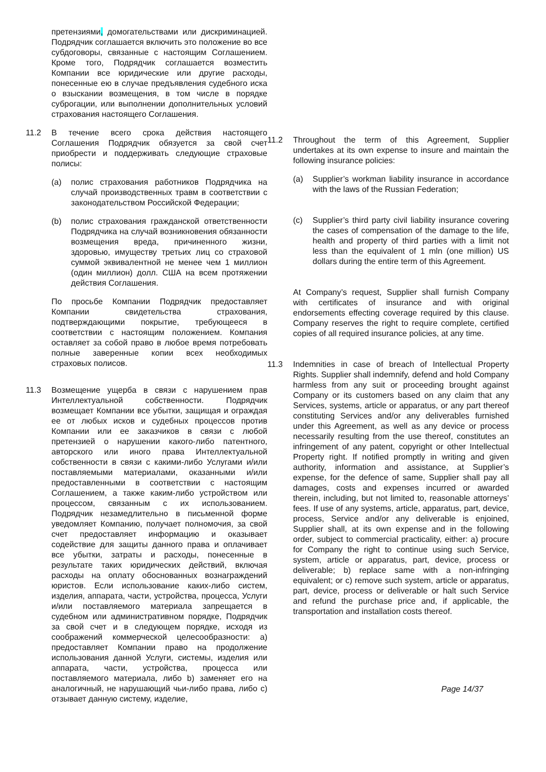претензиями, домогательствами или дискриминацией. Подрядчик соглашается включить это положение во все субдоговоры, связанные с настоящим Соглашением. Кроме того, Подрядчик соглашается возместить Компании все юридические или другие расходы, понесенные ею в случае предъявления судебного иска о взыскании возмещения, в том числе в порядке суброгации, или выполнении дополнительных условий страхования настоящего Соглашения.
11.2 В течение всего срока действия настоящего Соглашения Подрядчик обязуется за свой счет приобрести и поддерживать следующие страховые полисы:
(a) полис страхования работников Подрядчика на случай производственных травм в соответствии с законодательством Российской Федерации;
(b) полис страхования гражданской ответственности Подрядчика на случай возникновения обязанности возмещения вреда, причиненного жизни, здоровью, имуществу третьих лиц со страховой суммой эквивалентной не менее чем 1 миллион (один миллион) долл. США на всем протяжении действия Соглашения.
По просьбе Компании Подрядчик предоставляет Компании свидетельства страхования, подтверждающими покрытие, требующееся в соответствии с настоящим положением. Компания оставляет за собой право в любое время потребовать полные заверенные копии всех необходимых страховых полисов.
11.3 Возмещение ущерба в связи с нарушением прав Интеллектуальной собственности. Подрядчик возмещает Компании все убытки, защищая и ограждая ее от любых исков и судебных процессов против Компании или ее заказчиков в связи с любой претензией о нарушении какого-либо патентного, авторского или иного права Интеллектуальной собственности в связи с какими-либо Услугами и/или поставляемыми материалами, оказанными и/или предоставленными в соответствии с настоящим Соглашением, а также каким-либо устройством или процессом, связанным с их использованием. Подрядчик незамедлительно в письменной форме уведомляет Компанию, получает полномочия, за свой счет предоставляет информацию и оказывает содействие для защиты данного права и оплачивает все убытки, затраты и расходы, понесенные в результате таких юридических действий, включая расходы на оплату обоснованных вознаграждений юристов. Если использование каких-либо систем, изделия, аппарата, части, устройства, процесса, Услуги и/или поставляемого материала запрещается в судебном или административном порядке, Подрядчик за свой счет и в следующем порядке, исходя из соображений коммерческой целесообразности: a) предоставляет Компании право на продолжение использования данной Услуги, системы, изделия или аппарата, части, устройства, процесса или поставляемого материала, либо b) заменяет его на аналогичный, не нарушающий чьи-либо права, либо c) отзывает данную систему, изделие,
11.2 Throughout the term of this Agreement, Supplier undertakes at its own expense to insure and maintain the following insurance policies:
(a) Supplier’s workman liability insurance in accordance with the laws of the Russian Federation;
(c) Supplier’s third party civil liability insurance covering the cases of compensation of the damage to the life, health and property of third parties with a limit not less than the equivalent of 1 mln (one million) US dollars during the entire term of this Agreement.
At Company’s request, Supplier shall furnish Company with certificates of insurance and with original endorsements effecting coverage required by this clause. Company reserves the right to require complete, certified copies of all required insurance policies, at any time.
11.3 Indemnities in case of breach of Intellectual Property Rights. Supplier shall indemnify, defend and hold Company harmless from any suit or proceeding brought against Company or its customers based on any claim that any Services, systems, article or apparatus, or any part thereof constituting Services and/or any deliverables furnished under this Agreement, as well as any device or process necessarily resulting from the use thereof, constitutes an infringement of any patent, copyright or other Intellectual Property right. If notified promptly in writing and given authority, information and assistance, at Supplier’s expense, for the defence of same, Supplier shall pay all damages, costs and expenses incurred or awarded therein, including, but not limited to, reasonable attorneys’ fees. If use of any systems, article, apparatus, part, device, process, Service and/or any deliverable is enjoined, Supplier shall, at its own expense and in the following order, subject to commercial practicality, either: a) procure for Company the right to continue using such Service, system, article or apparatus, part, device, process or deliverable; b) replace same with a non-infringing equivalent; or c) remove such system, article or apparatus, part, device, process or deliverable or halt such Service and refund the purchase price and, if applicable, the transportation and installation costs thereof.
Page 14/37